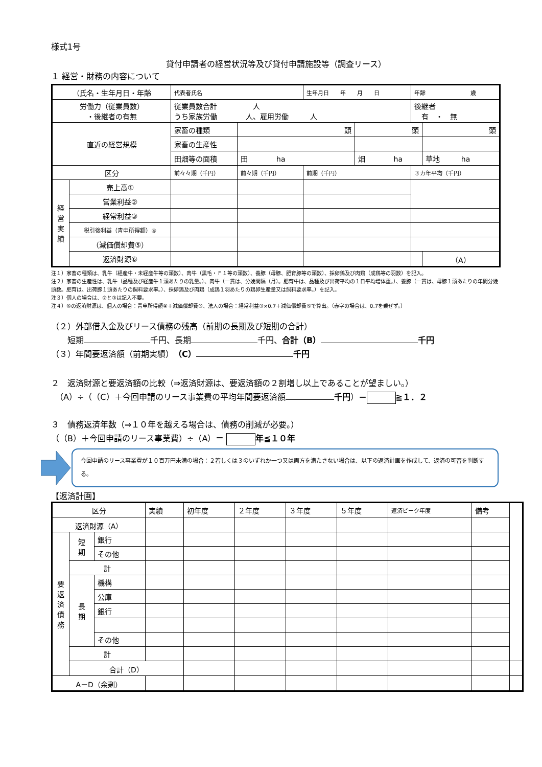様式1号
貸付申請者の経営状況等及び貸付申請施設等（調査リース）
１ 経営・財務の内容について
| （氏名・生年月日・年齢 | | 代表者氏名 | | 生年月日 年 月 日 | | 年齢 歳 | |
| 労働力（従業員数） ・後継者の有無 | | 従業員数合計 人 うち家族労働 人、雇用労働 人 | | | | 後継者 有 ・ 無 | |
| 直近の経営規模 | | 家畜の種類 | 頭 | | 頭 | | 頭 |
| | | 家畜の生産性 | | | | | |
| | | 田畑等の面積 | 田 ha | | 畑 ha | | 草地 ha |
| 区分 | | 前々々期（千円） | 前々期（千円） | 前期（千円） | | ３カ年平均（千円） | |
| 経 営 実 績 | 売上高① | | | | | | |
| | 営業利益② | | | | | | |
| | 経常利益③ | | | | | | |
| | 税引後利益（青申所得額）④ | | | | | | |
| | （減価償却費⑤） | | | | | | |
| | 返済財源⑥ | | | | | | （A） |
注１）家畜の種類は、乳牛（経産牛・未経産牛等の頭数）、肉牛（黒毛・Ｆ１等の頭数）、養豚（母豚、肥育豚等の頭数）、採卵鶏及び肉鶏（成鶏等の羽数）を記入。
注２）家畜の生産性は、乳牛（品種及び経産牛１頭あたりの乳量。）、肉牛（一貫は、分娩間隔（月）。肥育牛は、品種及び出荷平均の１日平均増体重。）、養豚（一貫は、母豚１頭あたりの年間分娩頭数。肥育は、出荷豚１頭あたりの飼料要求率。）、採卵鶏及び肉鶏（成鶏１羽あたりの鶏卵生産量又は飼料要求率。）を記入。
注３）個人の場合は、②と③は記入不要。
注４）⑥の返済財源は、個人の場合：青申所得額④＋減価償却費⑤、法人の場合：経常利益③×0.7＋減価償却費⑤で算出。（赤字の場合は、0.7を乗ぜず。）
（２）外部借入金及びリース債務の残高（前期の長期及び短期の合計）
　　短期 千円、長期 千円、合計（B） 千円
（３）年間要返済額（前期実績）（C） 千円
２　返済財源と要返済額の比較（⇒返済財源は、要返済額の２割増し以上であることが望ましい。）
　（A）÷（（C）＋今回申請のリース事業費の平均年間要返済額 千円）＝ ≧１．２
３　債務返済年数（⇒１０年を越える場合は、債務の削減が必要。）
（（B）＋今回申請のリース事業費）÷（A）＝ 年≦１０年
今回申請のリース事業費が１０百万円未満の場合：２若しくは３のいずれか一つ又は両方を満たさない場合は、以下の返済計画を作成して、返済の可否を判断する。
【返済計画】
| 区分 | | | 実績 | 初年度 | ２年度 | ３年度 | ５年度 | 返済ピーク年度 | 備考 | |
| 返済財源（A） | | | | | | | | | | |
| 要 返 済 債 務 | 短 期 | 銀行 | | | | | | | | |
| | | その他 | | | | | | | | |
| | 計 | | | | | | | | | |
| | 長 期 | 機構 | | | | | | | | |
| | | 公庫 | | | | | | | | |
| | | 銀行 | | | | | | | | |
| | | その他 | | | | | | | | |
| | 計 | | | | | | | | | |
| | 合計（D） | | | | | | | | | |
| A－D（余剰） | | | | | | | | | | |